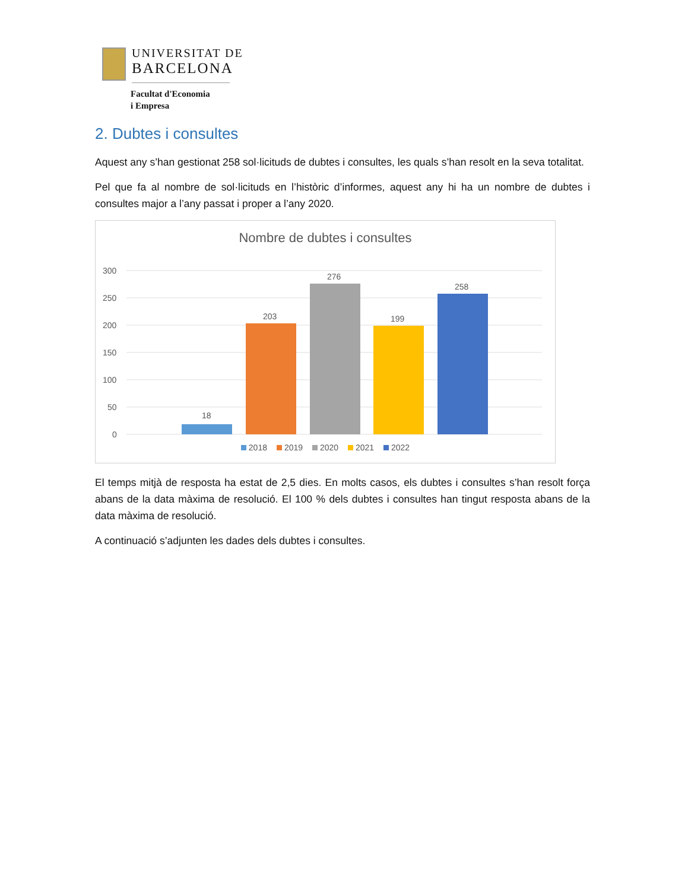UNIVERSITAT DE
BARCELONA
Facultat d'Economia
i Empresa
2. Dubtes i consultes
Aquest any s’han gestionat 258 sol·licituds de dubtes i consultes, les quals s’han resolt en la seva totalitat.
Pel que fa al nombre de sol·licituds en l’històric d’informes, aquest any hi ha un nombre de dubtes i consultes major a l’any passat i proper a l’any 2020.
Nombre de dubtes i consultes
300
250
200
150
100
50
0
18
203
276
199
258
2018 2019 2020 2021 2022
El temps mitjà de resposta ha estat de 2,5 dies. En molts casos, els dubtes i consultes s’han resolt força abans de la data màxima de resolució. El 100 % dels dubtes i consultes han tingut resposta abans de la data màxima de resolució.
A continuació s’adjunten les dades dels dubtes i consultes.